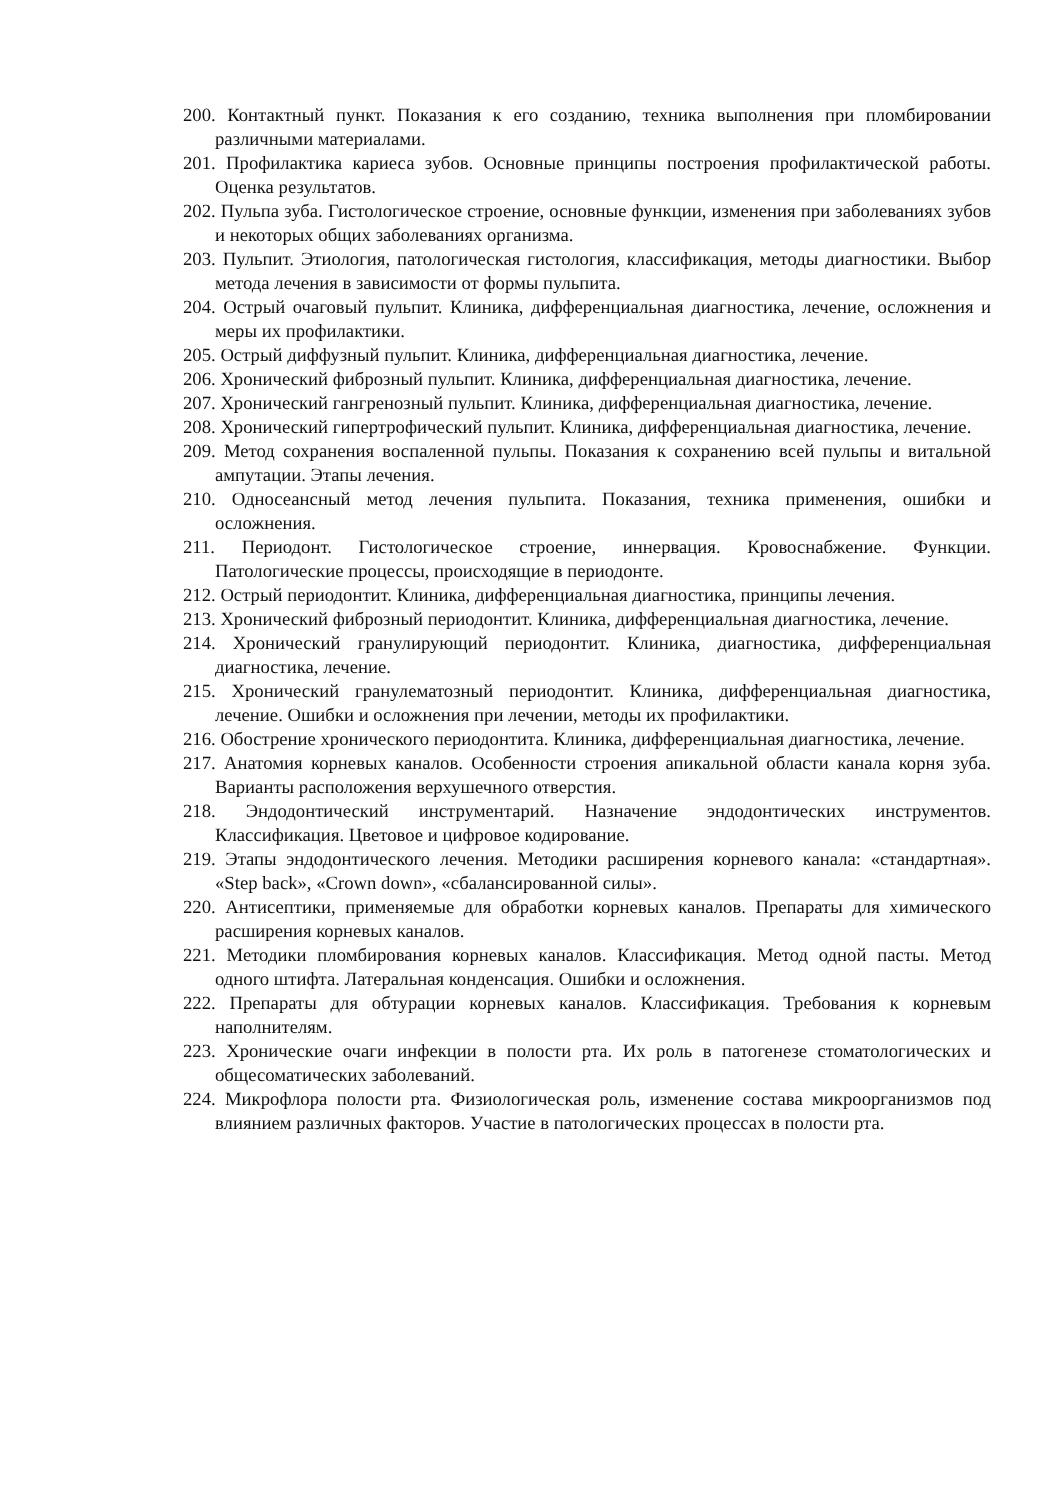200. Контактный пункт. Показания к его созданию, техника выполнения при пломбировании различными материалами.
201. Профилактика кариеса зубов. Основные принципы построения профилактической работы. Оценка результатов.
202. Пульпа зуба. Гистологическое строение, основные функции, изменения при заболеваниях зубов и некоторых общих заболеваниях организма.
203. Пульпит. Этиология, патологическая гистология, классификация, методы диагностики. Выбор метода лечения в зависимости от формы пульпита.
204. Острый очаговый пульпит. Клиника, дифференциальная диагностика, лечение, осложнения и меры их профилактики.
205. Острый диффузный пульпит. Клиника, дифференциальная диагностика, лечение.
206. Хронический фиброзный пульпит. Клиника, дифференциальная диагностика, лечение.
207. Хронический гангренозный пульпит. Клиника, дифференциальная диагностика, лечение.
208. Хронический гипертрофический пульпит. Клиника, дифференциальная диагностика, лечение.
209. Метод сохранения воспаленной пульпы. Показания к сохранению всей пульпы и витальной ампутации. Этапы лечения.
210. Односеансный метод лечения пульпита. Показания, техника применения, ошибки и осложнения.
211. Периодонт. Гистологическое строение, иннервация. Кровоснабжение. Функции. Патологические процессы, происходящие в периодонте.
212. Острый периодонтит. Клиника, дифференциальная диагностика, принципы лечения.
213. Хронический фиброзный периодонтит. Клиника, дифференциальная диагностика, лечение.
214. Хронический гранулирующий периодонтит. Клиника, диагностика, дифференциальная диагностика, лечение.
215. Хронический гранулематозный периодонтит. Клиника, дифференциальная диагностика, лечение. Ошибки и осложнения при лечении, методы их профилактики.
216. Обострение хронического периодонтита. Клиника, дифференциальная диагностика, лечение.
217. Анатомия корневых каналов. Особенности строения апикальной области канала корня зуба. Варианты расположения верхушечного отверстия.
218. Эндодонтический инструментарий. Назначение эндодонтических инструментов. Классификация. Цветовое и цифровое кодирование.
219. Этапы эндодонтического лечения. Методики расширения корневого канала: «стандартная». «Step back», «Crown down», «сбалансированной силы».
220. Антисептики, применяемые для обработки корневых каналов. Препараты для химического расширения корневых каналов.
221. Методики пломбирования корневых каналов. Классификация. Метод одной пасты. Метод одного штифта. Латеральная конденсация. Ошибки и осложнения.
222. Препараты для обтурации корневых каналов. Классификация. Требования к корневым наполнителям.
223. Хронические очаги инфекции в полости рта. Их роль в патогенезе стоматологических и общесоматических заболеваний.
224. Микрофлора полости рта. Физиологическая роль, изменение состава микроорганизмов под влиянием различных факторов. Участие в патологических процессах в полости рта.